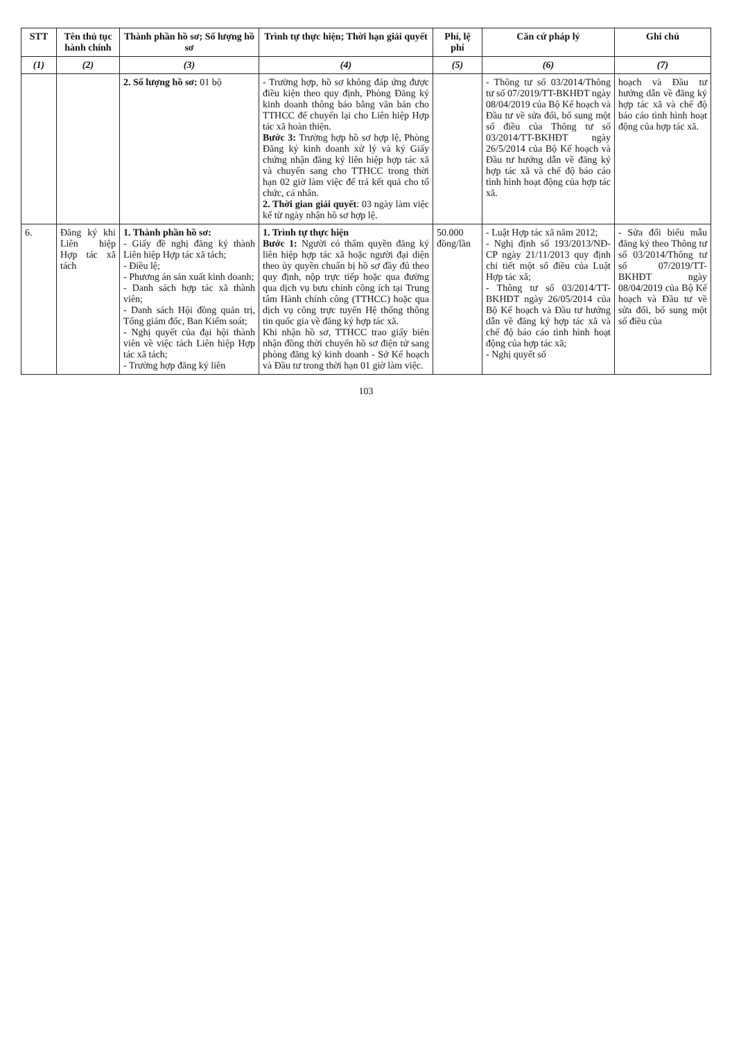| STT | Tên thủ tục hành chính | Thành phần hồ sơ; Số lượng hồ sơ | Trình tự thực hiện; Thời hạn giải quyết | Phí, lệ phí | Căn cứ pháp lý | Ghi chú |
| --- | --- | --- | --- | --- | --- | --- |
| (1) | (2) | (3) | (4) | (5) | (6) | (7) |
| | | 2. Số lượng hồ sơ: 01 bộ | - Trường hợp, hồ sơ không đáp ứng được điều kiện theo quy định, Phòng Đăng ký kinh doanh thông báo bằng văn bản cho TTHCC để chuyển lại cho Liên hiệp Hợp tác xã hoàn thiện. Bước 3: Trường hợp hồ sơ hợp lệ, Phòng Đăng ký kinh doanh xử lý và ký Giấy chứng nhận đăng ký liên hiệp hợp tác xã và chuyển sang cho TTHCC trong thời hạn 02 giờ làm việc để trả kết quả cho tổ chức, cá nhân. 2. Thời gian giải quyết : 03 ngày làm việc kể từ ngày nhận hồ sơ hợp lệ. | | - Thông tư số 03/2014/Thông tư số 07/2019/TT-BKHĐT ngày 08/04/2019 của Bộ Kế hoạch và Đầu tư về sửa đổi, bổ sung một số điều của Thông tư số 03/2014/TT-BKHĐT ngày 26/5/2014 của Bộ Kế hoạch và Đầu tư hướng dẫn về đăng ký hợp tác xã và chế độ báo cáo tình hình hoạt động của hợp tác xã. | hoạch và Đầu tư hướng dẫn về đăng ký hợp tác xã và chế độ báo cáo tình hình hoạt động của hợp tác xã. |
| 6. | Đăng ký khi Liên hiệp Hợp tác xã tách | 1. Thành phần hồ sơ: - Giấy đề nghị đăng ký thành Liên hiệp Hợp tác xã tách; - Điều lệ; - Phương án sản xuất kinh doanh; - Danh sách hợp tác xã thành viên; - Danh sách Hội đồng quản trị, Tổng giám đốc, Ban Kiểm soát; - Nghị quyết của đại hội thành viên về việc tách Liên hiệp Hợp tác xã tách; - Trường hợp đăng ký liên | 1. Trình tự thực hiện Bước 1: Người có thẩm quyền đăng ký liên hiệp hợp tác xã hoặc người đại diện theo ủy quyền chuẩn bị hồ sơ đầy đủ theo quy định, nộp trực tiếp hoặc qua đường qua dịch vụ bưu chính công ích tại Trung tâm Hành chính công (TTHCC) hoặc qua dịch vụ công trực tuyến Hệ thống thông tin quốc gia về đăng ký hợp tác xã. Khi nhận hồ sơ, TTHCC trao giấy biên nhận đồng thời chuyển hồ sơ điện tử sang phòng đăng ký kinh doanh - Sở Kế hoạch và Đầu tư trong thời hạn 01 giờ làm việc. | 50.000 đồng/lần | - Luật Hợp tác xã năm 2012; - Nghị định số 193/2013/NĐ-CP ngày 21/11/2013 quy định chi tiết một số điều của Luật Hợp tác xã; - Thông tư số 03/2014/TT-BKHĐT ngày 26/05/2014 của Bộ Kế hoạch và Đầu tư hướng dẫn về đăng ký hợp tác xã và chế độ báo cáo tình hình hoạt động của hợp tác xã; - Nghị quyết số | - Sửa đổi biểu mẫu đăng ký theo Thông tư số 03/2014/Thông tư số 07/2019/TT-BKHĐT ngày 08/04/2019 của Bộ Kế hoạch và Đầu tư về sửa đổi, bổ sung một số điều của |
103